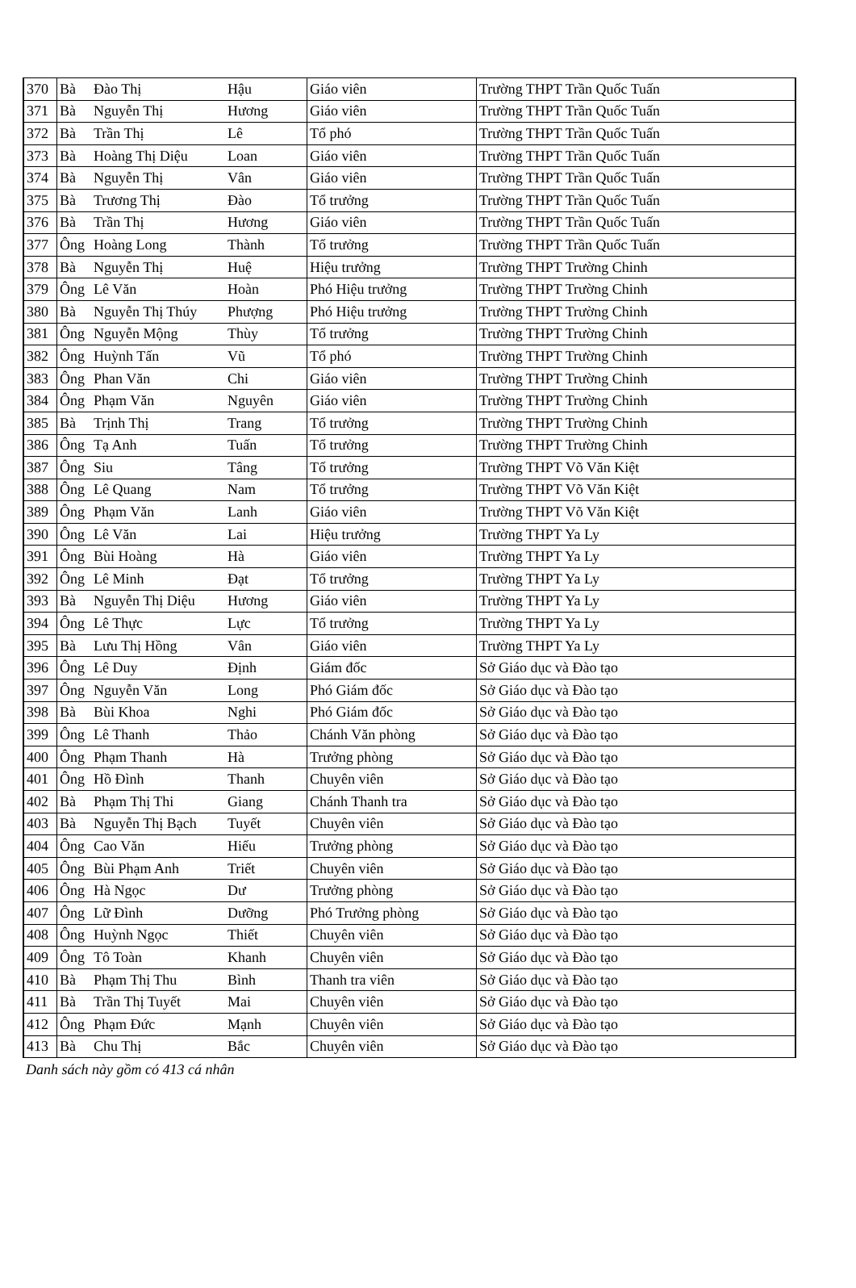| 370 | Bà | Đào Thị | Hậu | Giáo viên | Trường THPT Trần Quốc Tuấn |
| 371 | Bà | Nguyễn Thị | Hương | Giáo viên | Trường THPT Trần Quốc Tuấn |
| 372 | Bà | Trần Thị | Lê | Tổ phó | Trường THPT Trần Quốc Tuấn |
| 373 | Bà | Hoàng Thị Diệu | Loan | Giáo viên | Trường THPT Trần Quốc Tuấn |
| 374 | Bà | Nguyễn Thị | Vân | Giáo viên | Trường THPT Trần Quốc Tuấn |
| 375 | Bà | Trương Thị | Đào | Tổ trưởng | Trường THPT Trần Quốc Tuấn |
| 376 | Bà | Trần Thị | Hương | Giáo viên | Trường THPT Trần Quốc Tuấn |
| 377 | Ông | Hoàng Long | Thành | Tổ trưởng | Trường THPT Trần Quốc Tuấn |
| 378 | Bà | Nguyễn Thị | Huệ | Hiệu trưởng | Trường THPT Trường Chinh |
| 379 | Ông | Lê Văn | Hoàn | Phó Hiệu trưởng | Trường THPT Trường Chinh |
| 380 | Bà | Nguyễn Thị Thúy | Phượng | Phó Hiệu trưởng | Trường THPT Trường Chinh |
| 381 | Ông | Nguyễn Mộng | Thùy | Tổ trưởng | Trường THPT Trường Chinh |
| 382 | Ông | Huỳnh Tấn | Vũ | Tổ phó | Trường THPT Trường Chinh |
| 383 | Ông | Phan Văn | Chi | Giáo viên | Trường THPT Trường Chinh |
| 384 | Ông | Phạm Văn | Nguyên | Giáo viên | Trường THPT Trường Chinh |
| 385 | Bà | Trịnh Thị | Trang | Tổ trưởng | Trường THPT Trường Chinh |
| 386 | Ông | Tạ Anh | Tuấn | Tổ trưởng | Trường THPT Trường Chinh |
| 387 | Ông | Siu | Tâng | Tổ trưởng | Trường THPT Võ Văn Kiệt |
| 388 | Ông | Lê Quang | Nam | Tổ trưởng | Trường THPT Võ Văn Kiệt |
| 389 | Ông | Phạm Văn | Lanh | Giáo viên | Trường THPT Võ Văn Kiệt |
| 390 | Ông | Lê Văn | Lai | Hiệu trưởng | Trường THPT Ya Ly |
| 391 | Ông | Bùi Hoàng | Hà | Giáo viên | Trường THPT Ya Ly |
| 392 | Ông | Lê Minh | Đạt | Tổ trưởng | Trường THPT Ya Ly |
| 393 | Bà | Nguyễn Thị Diệu | Hương | Giáo viên | Trường THPT Ya Ly |
| 394 | Ông | Lê Thực | Lực | Tổ trưởng | Trường THPT Ya Ly |
| 395 | Bà | Lưu Thị Hồng | Vân | Giáo viên | Trường THPT Ya Ly |
| 396 | Ông | Lê Duy | Định | Giám đốc | Sở Giáo dục và Đào tạo |
| 397 | Ông | Nguyễn Văn | Long | Phó Giám đốc | Sở Giáo dục và Đào tạo |
| 398 | Bà | Bùi Khoa | Nghi | Phó Giám đốc | Sở Giáo dục và Đào tạo |
| 399 | Ông | Lê Thanh | Thảo | Chánh Văn phòng | Sở Giáo dục và Đào tạo |
| 400 | Ông | Phạm Thanh | Hà | Trưởng phòng | Sở Giáo dục và Đào tạo |
| 401 | Ông | Hồ Đình | Thanh | Chuyên viên | Sở Giáo dục và Đào tạo |
| 402 | Bà | Phạm Thị Thi | Giang | Chánh Thanh tra | Sở Giáo dục và Đào tạo |
| 403 | Bà | Nguyễn Thị Bạch | Tuyết | Chuyên viên | Sở Giáo dục và Đào tạo |
| 404 | Ông | Cao Văn | Hiếu | Trưởng phòng | Sở Giáo dục và Đào tạo |
| 405 | Ông | Bùi Phạm Anh | Triết | Chuyên viên | Sở Giáo dục và Đào tạo |
| 406 | Ông | Hà Ngọc | Dư | Trưởng phòng | Sở Giáo dục và Đào tạo |
| 407 | Ông | Lữ Đình | Dưỡng | Phó Trưởng phòng | Sở Giáo dục và Đào tạo |
| 408 | Ông | Huỳnh Ngọc | Thiết | Chuyên viên | Sở Giáo dục và Đào tạo |
| 409 | Ông | Tô Toàn | Khanh | Chuyên viên | Sở Giáo dục và Đào tạo |
| 410 | Bà | Phạm Thị Thu | Bình | Thanh tra viên | Sở Giáo dục và Đào tạo |
| 411 | Bà | Trần Thị Tuyết | Mai | Chuyên viên | Sở Giáo dục và Đào tạo |
| 412 | Ông | Phạm Đức | Mạnh | Chuyên viên | Sở Giáo dục và Đào tạo |
| 413 | Bà | Chu Thị | Bắc | Chuyên viên | Sở Giáo dục và Đào tạo |
Danh sách này gồm có 413 cá nhân